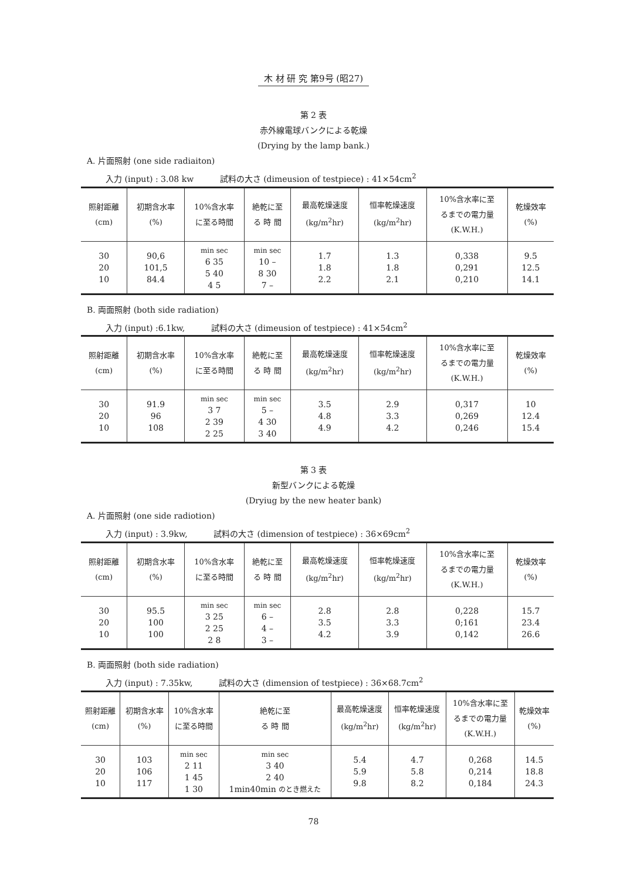木 材 研 究 第9号 (昭27)
第 2 表
赤外線電球バンクによる乾燥
(Drying by the lamp bank.)
A. 片面照射 (one side radiaiton)
入力 (input) : 3.08 kw 試料の大さ (dimeusion of testpiece) : 41×54cm<sup>2</sup>
| 照射距離 (cm) | 初期含水率 (%) | 10%含水率 に至る時間 | 絶乾に至 る 時 間 | 最高乾燥速度 (kg/m<sup>2</sup>hr) | 恒率乾燥速度 (kg/m<sup>2</sup>hr) | 10%含水率に至 るまでの電力量 (K.W.H.) | 乾燥效率 (%) |
| --- | --- | --- | --- | --- | --- | --- | --- |
| 30 20 10 | 90,6 101,5 84.4 | min sec 6 35 5 40 4 5 | min sec 10 – 8 30 7 – | 1.7 1.8 2.2 | 1.3 1.8 2.1 | 0,338 0,291 0,210 | 9.5 12.5 14.1 |
B. 両面照射 (both side radiation)
入力 (input) :6.1kw, 試料の大さ (dimeusion of testpiece) : 41×54cm<sup>2</sup>
| 照射距離 (cm) | 初期含水率 (%) | 10%含水率 に至る時間 | 絶乾に至 る 時 間 | 最高乾燥速度 (kg/m<sup>2</sup>hr) | 恒率乾燥速度 (kg/m<sup>2</sup>hr) | 10%含水率に至 るまでの電力量 (K.W.H.) | 乾燥效率 (%) |
| --- | --- | --- | --- | --- | --- | --- | --- |
| 30 20 10 | 91.9 96 108 | min sec 3 7 2 39 2 25 | min sec 5 – 4 30 3 40 | 3.5 4.8 4.9 | 2.9 3.3 4.2 | 0,317 0,269 0,246 | 10 12.4 15.4 |
第 3 表
新型バンクによる乾燥
(Dryiug by the new heater bank)
A. 片面照射 (one side radiotion)
入力 (input) : 3.9kw, 試料の大さ (dimension of testpiece) : 36×69cm<sup>2</sup>
| 照射距離 (cm) | 初期含水率 (%) | 10%含水率 に至る時間 | 絶乾に至 る 時 間 | 最高乾燥速度 (kg/m<sup>2</sup>hr) | 恒率乾燥速度 (kg/m<sup>2</sup>hr) | 10%含水率に至 るまでの電力量 (K.W.H.) | 乾燥效率 (%) |
| --- | --- | --- | --- | --- | --- | --- | --- |
| 30 20 10 | 95.5 100 100 | min sec 3 25 2 25 2 8 | min sec 6 – 4 – 3 – | 2.8 3.5 4.2 | 2.8 3.3 3.9 | 0,228 0;161 0,142 | 15.7 23.4 26.6 |
B. 両面照射 (both side radiation)
入力 (input) : 7.35kw, 試料の大さ (dimension of testpiece) : 36×68.7cm<sup>2</sup>
| 照射距離 (cm) | 初期含水率 (%) | 10%含水率 に至る時間 | 絶乾に至 る 時 間 | 最高乾燥速度 (kg/m<sup>2</sup>hr) | 恒率乾燥速度 (kg/m<sup>2</sup>hr) | 10%含水率に至 るまでの電力量 (K.W.H.) | 乾燥效率 (%) |
| --- | --- | --- | --- | --- | --- | --- | --- |
| 30 20 10 | 103 106 117 | min sec 2 11 1 45 1 30 | min sec 3 40 2 40 1min40min のとき燃えた | 5.4 5.9 9.8 | 4.7 5.8 8.2 | 0,268 0,214 0,184 | 14.5 18.8 24.3 |
78